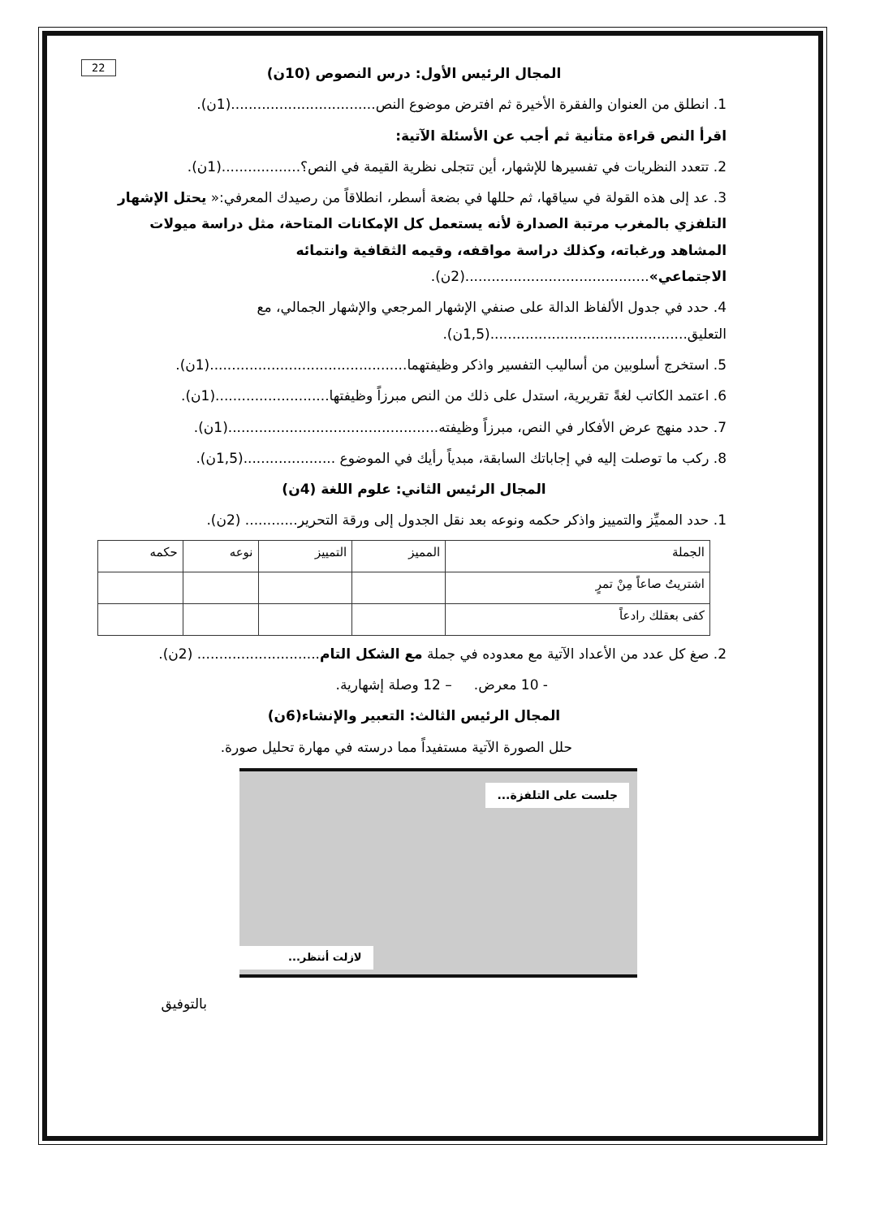22
المجال الرئيس الأول: درس النصوص (10ن)
1. انطلق من العنوان والفقرة الأخيرة ثم افترض موضوع النص.................................(1ن).
اقرأ النص قراءة متأنية ثم أجب عن الأسئلة الآتية:
2. تتعدد النظريات في تفسيرها للإشهار، أين تتجلى نظرية القيمة في النص؟..................(1ن).
3. عد إلى هذه القولة في سياقها، ثم حللها في بضعة أسطر، انطلاقاً من رصيدك المعرفي:« يحتل الإشهار التلفزي بالمغرب مرتبة الصدارة لأنه يستعمل كل الإمكانات المتاحة، مثل دراسة ميولات المشاهد ورغباته، وكذلك دراسة مواقفه، وقيمه الثقافية وانتمائه الاجتماعي»..........................................(2ن).
4. حدد في جدول الألفاظ الدالة على صنفي الإشهار المرجعي والإشهار الجمالي، مع التعليق.............................................(1,5ن).
5. استخرج أسلوبين من أساليب التفسير واذكر وظيفتهما.............................................(1ن).
6. اعتمد الكاتب لغةً تقريرية، استدل على ذلك من النص مبرزاً وظيفتها..........................(1ن).
7. حدد منهج عرض الأفكار في النص، مبرزاً وظيفته................................................(1ن).
8. ركب ما توصلت إليه في إجاباتك السابقة، مبدياً رأيك في الموضوع .....................(1,5ن).
المجال الرئيس الثاني: علوم اللغة (4ن)
1. حدد المميِّز والتمييز واذكر حكمه ونوعه بعد نقل الجدول إلى ورقة التحرير............ (2ن).
| الجملة | المميز | التمييز | نوعه | حكمه |
| اشتريتُ صاعاً مِنْ تمرٍ | | | | |
| كفى بعقلك رادعاً | | | | |
2. صغ كل عدد من الأعداد الآتية مع معدوده في جملة مع الشكل التام............................ (2ن).
- 10 معرض. – 12 وصلة إشهارية.
المجال الرئيس الثالث: التعبير والإنشاء(6ن)
حلل الصورة الآتية مستفيداً مما درسته في مهارة تحليل صورة.
جلست على التلفزة...
لازلت أنتظر...
بالتوفيق